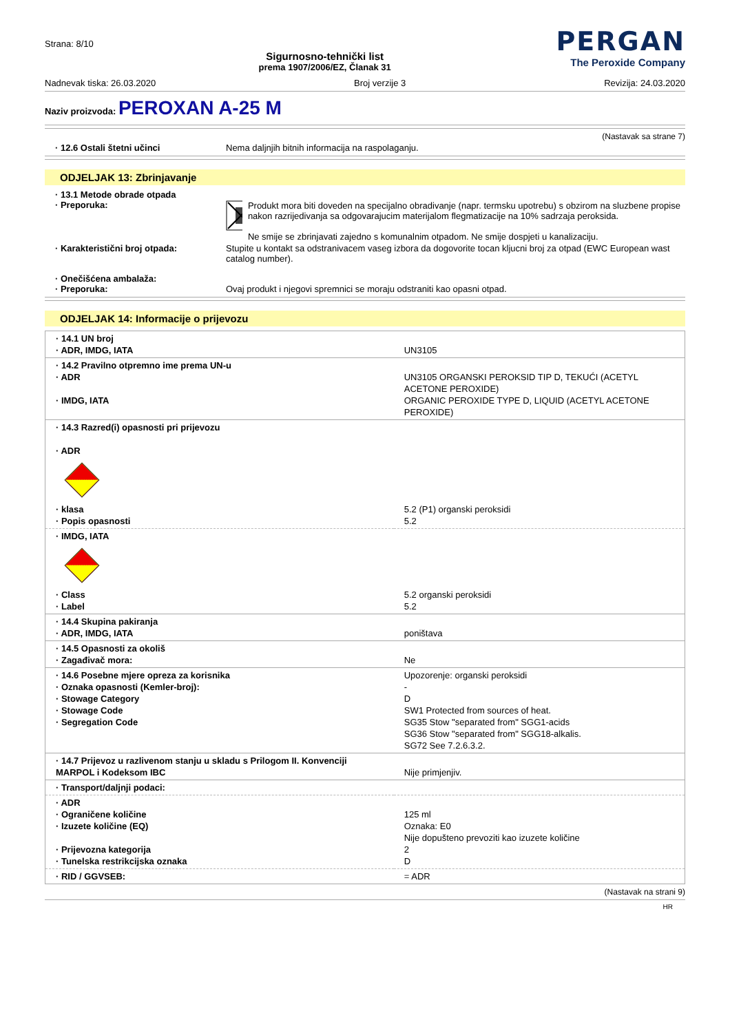Strana: 8/10
Sigurnosno-tehnički list
prema 1907/2006/EZ, Članak 31
PERGAN
The Peroxide Company
Nadnevak tiska: 26.03.2020 Broj verzije 3 Revizija: 24.03.2020
Naziv proizvoda: PEROXAN A-25 M
(Nastavak sa strane 7)
· 12.6 Ostali štetni učinci Nema daljnjih bitnih informacija na raspolaganju.
ODJELJAK 13: Zbrinjavanje
· 13.1 Metode obrade otpada
· Preporuka:
Produkt mora biti doveden na specijalno obradivanje (napr. termsku upotrebu) s obzirom na sluzbene propise nakon razrijedivanja sa odgovarajucim materijalom flegmatizacije na 10% sadrzaja peroksida.
Ne smije se zbrinjavati zajedno s komunalnim otpadom. Ne smije dospjeti u kanalizaciju.
· Karakteristični broj otpada: Stupite u kontakt sa odstranivacem vaseg izbora da dogovorite tocan kljucni broj za otpad (EWC European wast catalog number).
· Onečišćena ambalaža:
· Preporuka:
Ovaj produkt i njegovi spremnici se moraju odstraniti kao opasni otpad.
ODJELJAK 14: Informacije o prijevozu
| · 14.1 UN broj · ADR, IMDG, IATA | UN3105 |
| · 14.2 Pravilno otpremno ime prema UN-u · ADR · IMDG, IATA | UN3105 ORGANSKI PEROKSID TIP D, TEKUĆI (ACETYL ACETONE PEROXIDE) ORGANIC PEROXIDE TYPE D, LIQUID (ACETYL ACETONE PEROXIDE) |
| · 14.3 Razred(i) opasnosti pri prijevozu · ADR · klasa · Popis opasnosti | 5.2 (P1) organski peroksidi 5.2 |
| · IMDG, IATA · Class · Label | 5.2 organski peroksidi 5.2 |
| · 14.4 Skupina pakiranja · ADR, IMDG, IATA | poništava |
| · 14.5 Opasnosti za okoliš · Zagađivač mora: | Ne |
| · 14.6 Posebne mjere opreza za korisnika · Oznaka opasnosti (Kemler-broj): · Stowage Category · Stowage Code · Segregation Code | Upozorenje: organski peroksidi - D SW1 Protected from sources of heat. SG35 Stow "separated from" SGG1-acids SG36 Stow "separated from" SGG18-alkalis. SG72 See 7.2.6.3.2. |
| · 14.7 Prijevoz u razlivenom stanju u skladu s Prilogom II. Konvenciji MARPOL i Kodeksom IBC | Nije primjenjiv. |
| · Transport/daljnji podaci: | |
| · ADR · Ograničene količine · Izuzete količine (EQ) · Prijevozna kategorija · Tunelska restrikcijska oznaka | 125 ml Oznaka: E0 Nije dopušteno prevoziti kao izuzete količine 2 D |
| · RID / GGVSEB: | = ADR |
(Nastavak na strani 9)
HR